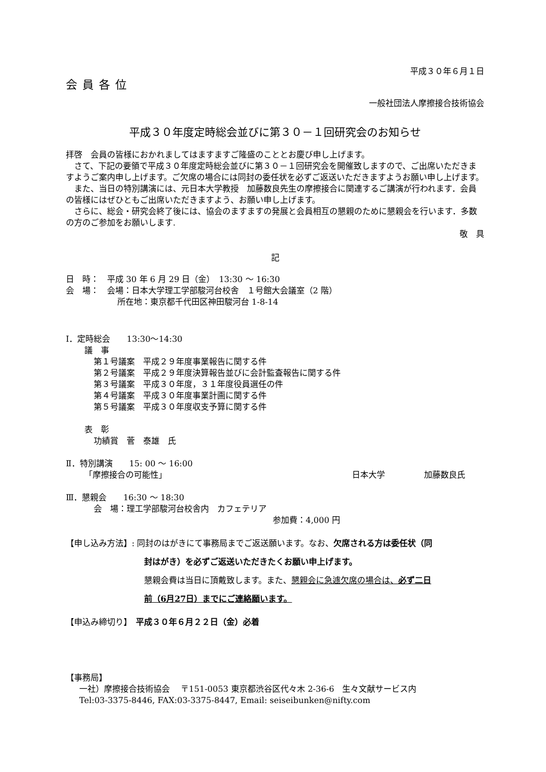平成３０年６月１日
会員各位
一般社団法人摩擦接合技術協会
平成３０年度定時総会並びに第３０－１回研究会のお知らせ
拝啓　会員の皆様におかれましてはますますご隆盛のこととお慶び申し上げます。
　さて、下記の要領で平成３０年度定時総会並びに第３０－１回研究会を開催致しますので、ご出席いただきますようご案内申し上げます。ご欠席の場合には同封の委任状を必ずご返送いただきますようお願い申し上げます。
　また、当日の特別講演には、元日本大学教授　加藤数良先生の摩擦接合に関連するご講演が行われます．会員の皆様にはぜひともご出席いただきますよう、お願い申し上げます。
　さらに、総会・研究会終了後には、協会のますますの発展と会員相互の懇親のために懇親会を行います．多数の方のご参加をお願いします.
敬　具
記
日　時：　平成 30 年 6 月 29 日（金）　13:30 ～ 16:30
会　場：　会場：日本大学理工学部駿河台校舎　１号館大会議室（2 階）
所在地：東京都千代田区神田駿河台 1-8-14
Ⅰ．定時総会　　13:30～14:30
議　事
第１号議案　平成２９年度事業報告に関する件
第２号議案　平成２９年度決算報告並びに会計監査報告に関する件
第３号議案　平成３０年度，３１年度役員選任の件
第４号議案　平成３０年度事業計画に関する件
第５号議案　平成３０年度収支予算に関する件
表　彰
功績賞　菅　泰雄　氏
Ⅱ．特別講演　　15: 00 ～ 16:00
「摩擦接合の可能性」 日本大学 加藤数良氏
Ⅲ．懇親会　　16:30 ～ 18:30
会　場：理工学部駿河台校舎内　カフェテリア
参加費：4,000 円
【申し込み方法】: 同封のはがきにて事務局までご返送願います。なお、欠席される方は委任状（同
封はがき）を必ずご返送いただきたくお願い申上げます。
懇親会費は当日に頂戴致します。また、懇親会に急遽欠席の場合は、必ず二日
前（6月27日）までにご連絡願います。
【申込み締切り】　平成３０年６月２２日（金）必着
【事務局】
一社）摩擦接合技術協会　 〒151-0053 東京都渋谷区代々木 2-36-6　生々文献サービス内
Tel:03-3375-8446, FAX:03-3375-8447, Email: seiseibunken@nifty.com